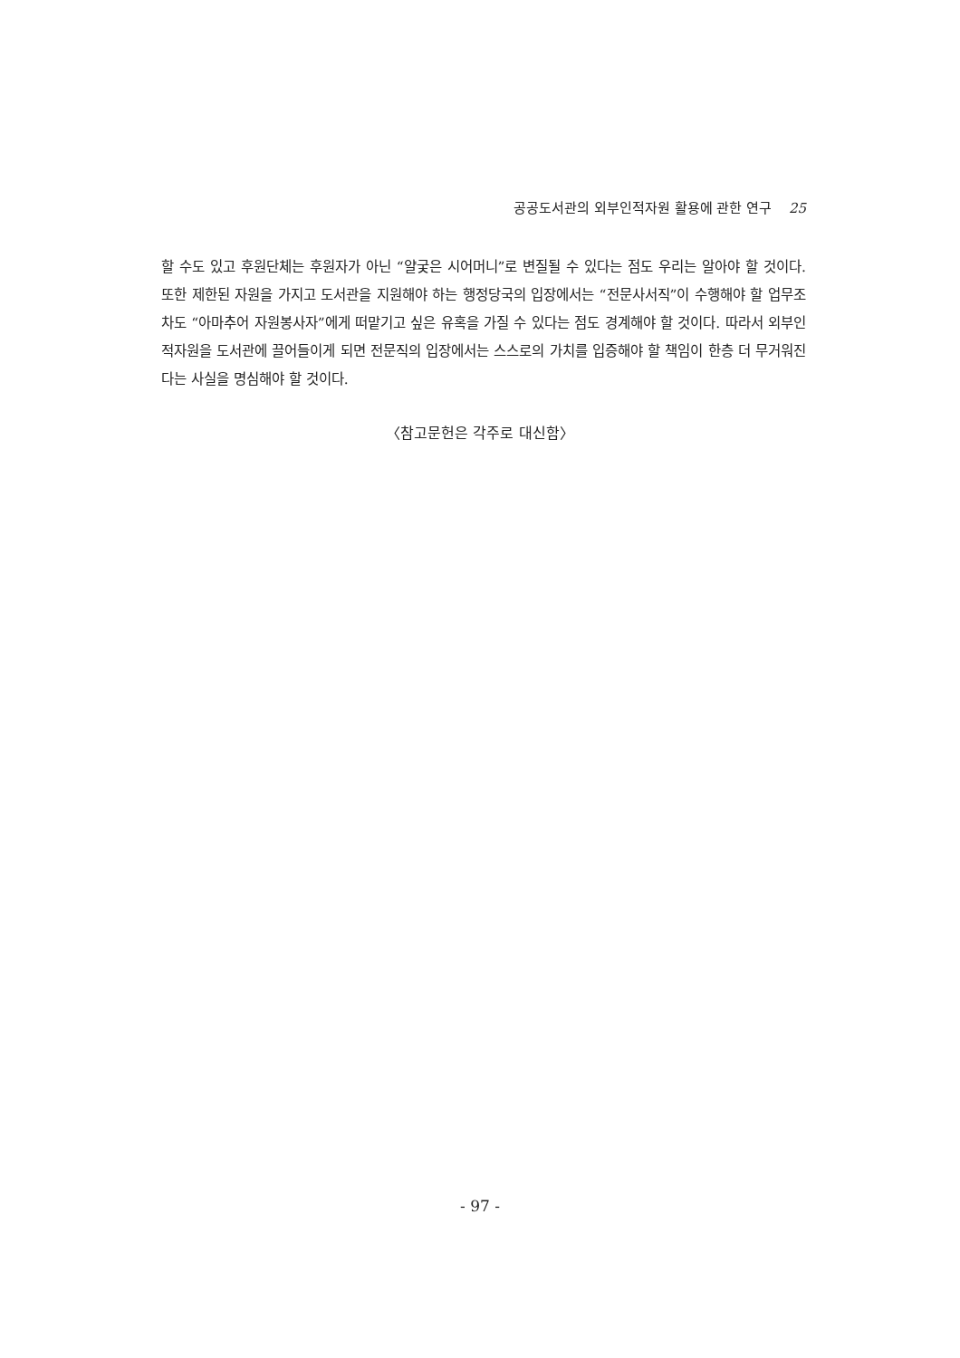공공도서관의 외부인적자원 활용에 관한 연구 25
할 수도 있고 후원단체는 후원자가 아닌 “얄궂은 시어머니”로 변질될 수 있다는 점도 우리는 알아야 할 것이다. 또한 제한된 자원을 가지고 도서관을 지원해야 하는 행정당국의 입장에서는 “전문사서직”이 수행해야 할 업무조차도 “아마추어 자원봉사자”에게 떠맡기고 싶은 유혹을 가질 수 있다는 점도 경계해야 할 것이다. 따라서 외부인적자원을 도서관에 끌어들이게 되면 전문직의 입장에서는 스스로의 가치를 입증해야 할 책임이 한층 더 무거워진다는 사실을 명심해야 할 것이다.
〈참고문헌은 각주로 대신함〉
- 97 -